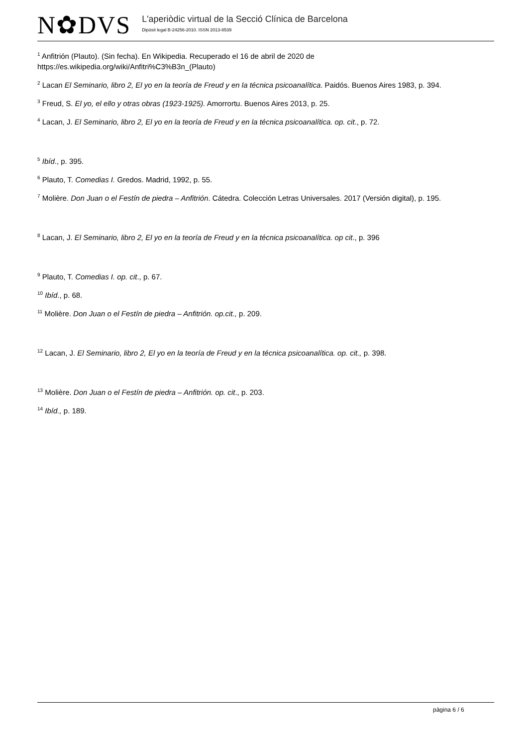N✿DVS
L'aperiòdic virtual de la Secció Clínica de Barcelona
Dipòsit legal B-24256-2010. ISSN 2013-8539
<sup>1</sup> Anfitrión (Plauto). (Sin fecha). En Wikipedia. Recuperado el 16 de abril de 2020 de https://es.wikipedia.org/wiki/Anfitri%C3%B3n_(Plauto)
<sup>2</sup> Lacan El Seminario, libro 2, El yo en la teoría de Freud y en la técnica psicoanalítica. Paidós. Buenos Aires 1983, p. 394.
<sup>3</sup> Freud, S. El yo, el ello y otras obras (1923-1925). Amorrortu. Buenos Aires 2013, p. 25.
<sup>4</sup> Lacan, J. El Seminario, libro 2, El yo en la teoría de Freud y en la técnica psicoanalítica. op. cit., p. 72.
<sup>5</sup> Ibíd., p. 395.
<sup>6</sup> Plauto, T. Comedias I. Gredos. Madrid, 1992, p. 55.
<sup>7</sup> Molière. Don Juan o el Festín de piedra – Anfitrión. Cátedra. Colección Letras Universales. 2017 (Versión digital), p. 195.
<sup>8</sup> Lacan, J. El Seminario, libro 2, El yo en la teoría de Freud y en la técnica psicoanalítica. op cit., p. 396
<sup>9</sup> Plauto, T. Comedias I. op. cit., p. 67.
<sup>10</sup> Ibíd., p. 68.
<sup>11</sup> Molière. Don Juan o el Festín de piedra – Anfitrión. op.cit., p. 209.
<sup>12</sup> Lacan, J. El Seminario, libro 2, El yo en la teoría de Freud y en la técnica psicoanalítica. op. cit., p. 398.
<sup>13</sup> Molière. Don Juan o el Festín de piedra – Anfitrión. op. cit., p. 203.
<sup>14</sup> Ibíd., p. 189.
pàgina 6 / 6